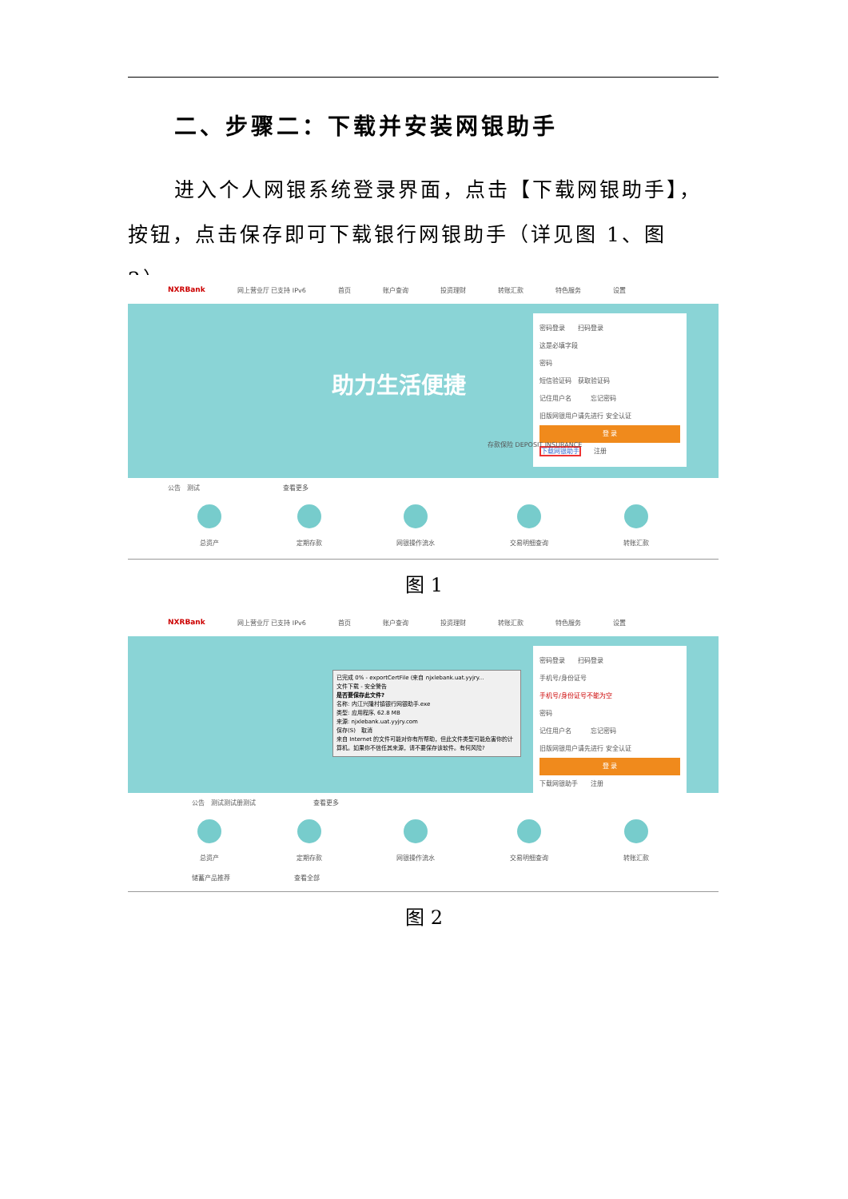二、步骤二：下载并安装网银助手
进入个人网银系统登录界面，点击【下载网银助手】，按钮，点击保存即可下载银行网银助手（详见图 1、图 2）。
NXRBank 网上营业厅 已支持 IPv6 首页 账户查询 投资理财 转账汇款 特色服务 设置
助力生活便捷
密码登录　　扫码登录
这是必填字段
密码
短信验证码　获取验证码
记住用户名　　　忘记密码
旧版网银用户请先进行 安全认证
登 录
下载网银助手　　注册
存款保险 DEPOSIT INSURANCE
公告　测试　　　　　　　　　　　　　查看更多
总资产 定期存款 网银操作流水 交易明细查询 转账汇款
图 1
NXRBank 网上营业厅 已支持 IPv6 首页 账户查询 投资理财 转账汇款 特色服务 设置
密码登录　　扫码登录
手机号/身份证号
手机号/身份证号不能为空
密码
记住用户名　　　忘记密码
旧版网银用户请先进行 安全认证
登 录
下载网银助手　　注册
已完成 0% - exportCertFile (来自 njxlebank.uat.yyjry...
文件下载 - 安全警告
是否要保存此文件?
名称: 内江兴隆村镇银行网银助手.exe
类型: 应用程序, 62.8 MB
来源: njxlebank.uat.yyjry.com
保存(S)　取消
来自 Internet 的文件可能对你有所帮助，但此文件类型可能危害你的计算机。如果你不信任其来源，请不要保存该软件。有何风险?
公告　测试测试册测试　　　　　　　　　查看更多
总资产 定期存款 网银操作流水 交易明细查询 转账汇款
储蓄产品推荐　　　　　　　　　　查看全部
图 2